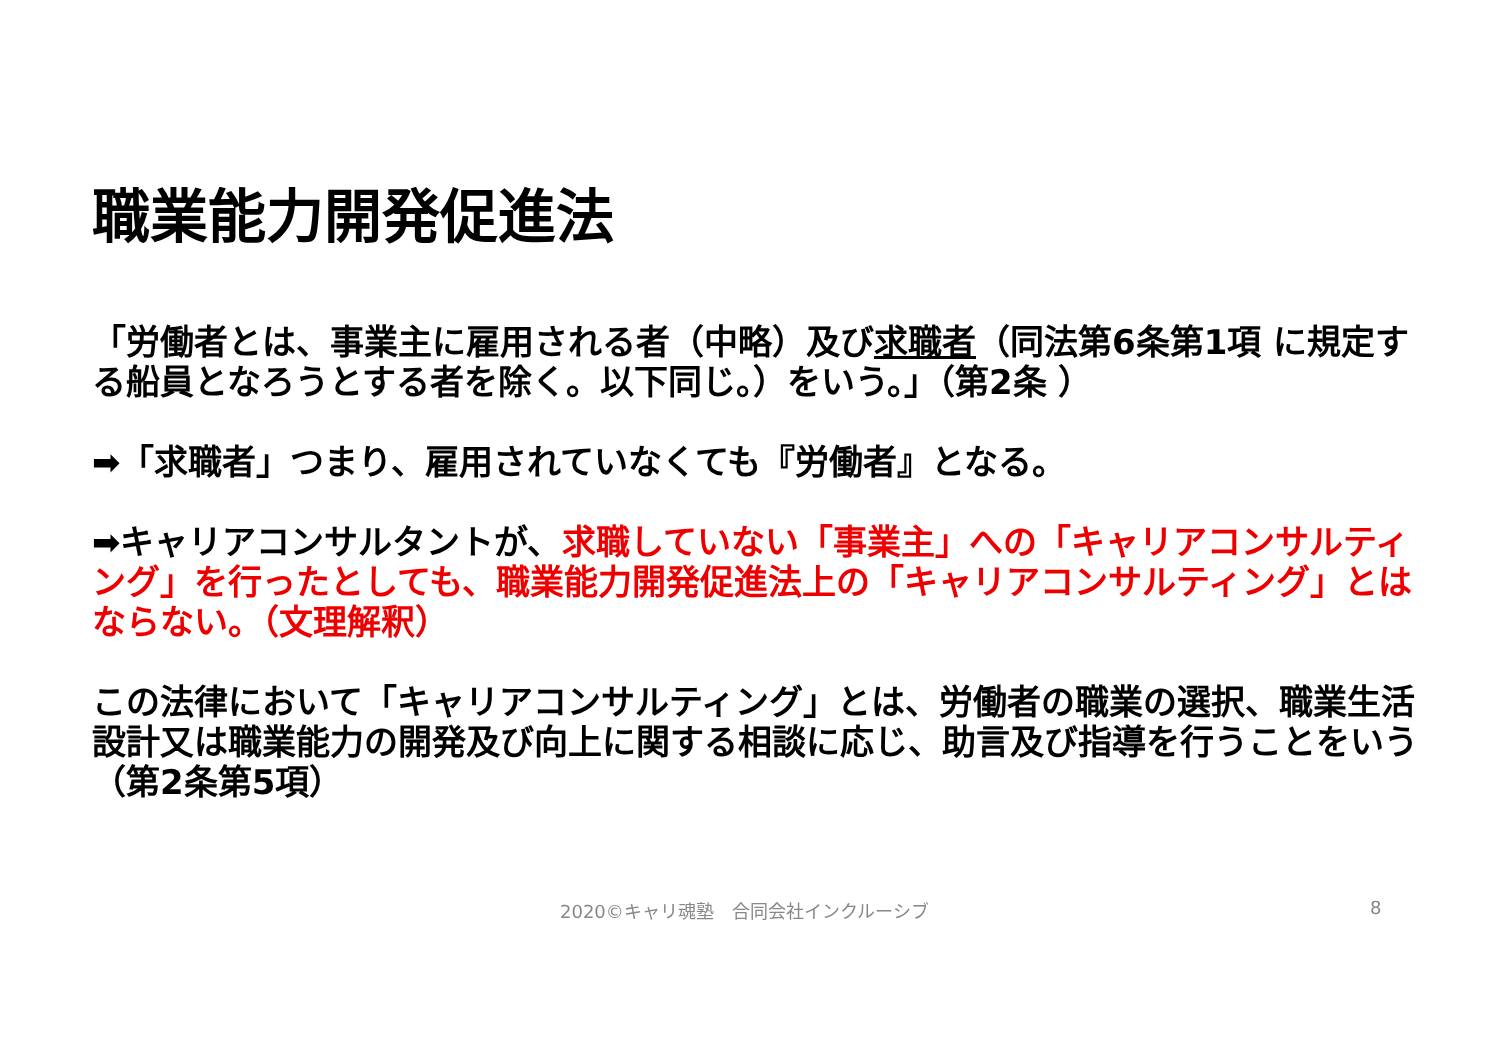職業能力開発促進法
「労働者とは、事業主に雇用される者（中略）及び求職者（同法第6条第1項 に規定する船員となろうとする者を除く。以下同じ。）をいう。」（第2条 ）
➡「求職者」つまり、雇用されていなくても『労働者』となる。
➡キャリアコンサルタントが、求職していない「事業主」への「キャリアコンサルティング」を行ったとしても、職業能力開発促進法上の「キャリアコンサルティング」とはならない。（文理解釈）
この法律において「キャリアコンサルティング」とは、労働者の職業の選択、職業生活設計又は職業能力の開発及び向上に関する相談に応じ、助言及び指導を行うことをいう（第2条第5項）
2020©キャリ魂塾　合同会社インクルーシブ
8